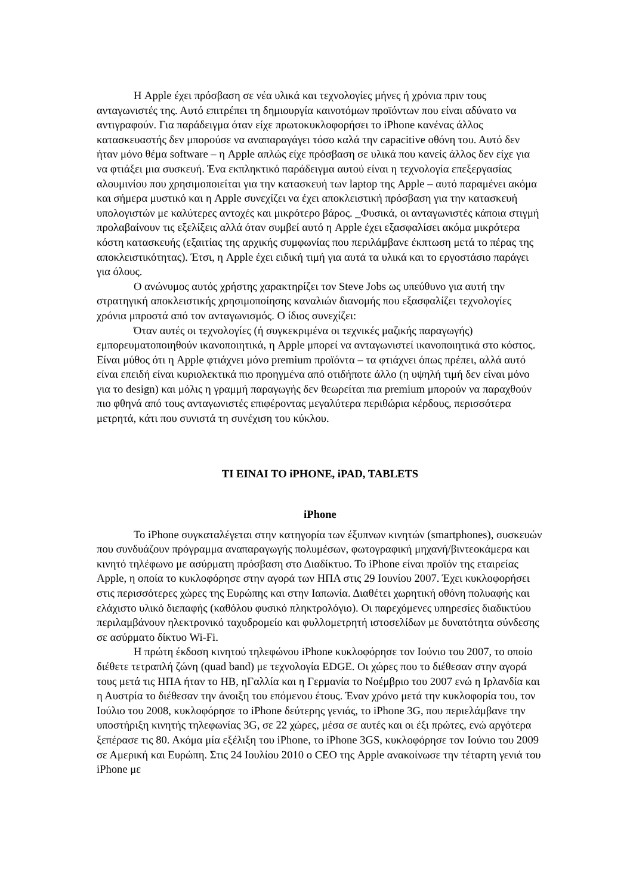Η Apple έχει πρόσβαση σε νέα υλικά και τεχνολογίες μήνες ή χρόνια πριν τους ανταγωνιστές της. Αυτό επιτρέπει τη δημιουργία καινοτόμων προϊόντων που είναι αδύνατο να αντιγραφούν. Για παράδειγμα όταν είχε πρωτοκυκλοφορήσει το iPhone κανένας άλλος κατασκευαστής δεν μπορούσε να αναπαραγάγει τόσο καλά την capacitive οθόνη του. Αυτό δεν ήταν μόνο θέμα software – η Apple απλώς είχε πρόσβαση σε υλικά που κανείς άλλος δεν είχε για να φτιάξει μια συσκευή. Ένα εκπληκτικό παράδειγμα αυτού είναι η τεχνολογία επεξεργασίας αλουμινίου που χρησιμοποιείται για την κατασκευή των laptop της Apple – αυτό παραμένει ακόμα και σήμερα μυστικό και η Apple συνεχίζει να έχει αποκλειστική πρόσβαση για την κατασκευή υπολογιστών με καλύτερες αντοχές και μικρότερο βάρος. _Φυσικά, οι ανταγωνιστές κάποια στιγμή προλαβαίνουν τις εξελίξεις αλλά όταν συμβεί αυτό η Apple έχει εξασφαλίσει ακόμα μικρότερα κόστη κατασκευής (εξαιτίας της αρχικής συμφωνίας που περιλάμβανε έκπτωση μετά το πέρας της αποκλειστικότητας). Έτσι, η Apple έχει ειδική τιμή για αυτά τα υλικά και το εργοστάσιο παράγει για όλους.
Ο ανώνυμος αυτός χρήστης χαρακτηρίζει τον Steve Jobs ως υπεύθυνο για αυτή την στρατηγική αποκλειστικής χρησιμοποίησης καναλιών διανομής που εξασφαλίζει τεχνολογίες χρόνια μπροστά από τον ανταγωνισμός. Ο ίδιος συνεχίζει:
Όταν αυτές οι τεχνολογίες (ή συγκεκριμένα οι τεχνικές μαζικής παραγωγής) εμπορευματοποιηθούν ικανοποιητικά, η Apple μπορεί να ανταγωνιστεί ικανοποιητικά στο κόστος. Είναι μύθος ότι η Apple φτιάχνει μόνο premium προϊόντα – τα φτιάχνει όπως πρέπει, αλλά αυτό είναι επειδή είναι κυριολεκτικά πιο προηγμένα από οτιδήποτε άλλο (η υψηλή τιμή δεν είναι μόνο για το design) και μόλις η γραμμή παραγωγής δεν θεωρείται πια premium μπορούν να παραχθούν πιο φθηνά από τους ανταγωνιστές επιφέροντας μεγαλύτερα περιθώρια κέρδους, περισσότερα μετρητά, κάτι που συνιστά τη συνέχιση του κύκλου.
ΤΙ ΕΙΝΑΙ ΤΟ iPHONE, iPAD, TABLETS
iPhone
Το iPhone συγκαταλέγεται στην κατηγορία των έξυπνων κινητών (smartphones), συσκευών που συνδυάζουν πρόγραμμα αναπαραγωγής πολυμέσων, φωτογραφική μηχανή/βιντεοκάμερα και κινητό τηλέφωνο με ασύρματη πρόσβαση στο Διαδίκτυο. Το iPhone είναι προϊόν της εταιρείας Apple, η οποία το κυκλοφόρησε στην αγορά των ΗΠΑ στις 29 Ιουνίου 2007. Έχει κυκλοφορήσει στις περισσότερες χώρες της Ευρώπης και στην Ιαπωνία. Διαθέτει χωρητική οθόνη πολυαφής και ελάχιστο υλικό διεπαφής (καθόλου φυσικό πληκτρολόγιο). Οι παρεχόμενες υπηρεσίες διαδικτύου περιλαμβάνουν ηλεκτρονικό ταχυδρομείο και φυλλομετρητή ιστοσελίδων με δυνατότητα σύνδεσης σε ασύρματο δίκτυο Wi-Fi.
Η πρώτη έκδοση κινητού τηλεφώνου iPhone κυκλοφόρησε τον Ιούνιο του 2007, το οποίο διέθετε τετραπλή ζώνη (quad band) με τεχνολογία EDGE. Οι χώρες που το διέθεσαν στην αγορά τους μετά τις ΗΠΑ ήταν το ΗΒ, ηΓαλλία και η Γερμανία το Νοέμβριο του 2007 ενώ η Ιρλανδία και η Αυστρία το διέθεσαν την άνοιξη του επόμενου έτους. Έναν χρόνο μετά την κυκλοφορία του, τον Ιούλιο του 2008, κυκλοφόρησε το iPhone δεύτερης γενιάς, το iPhone 3G, που περιελάμβανε την υποστήριξη κινητής τηλεφωνίας 3G, σε 22 χώρες, μέσα σε αυτές και οι έξι πρώτες, ενώ αργότερα ξεπέρασε τις 80. Ακόμα μία εξέλιξη του iPhone, το iPhone 3GS, κυκλοφόρησε τον Ιούνιο του 2009 σε Αμερική και Ευρώπη. Στις 24 Ιουλίου 2010 ο CEO της Apple ανακοίνωσε την τέταρτη γενιά του iPhone με